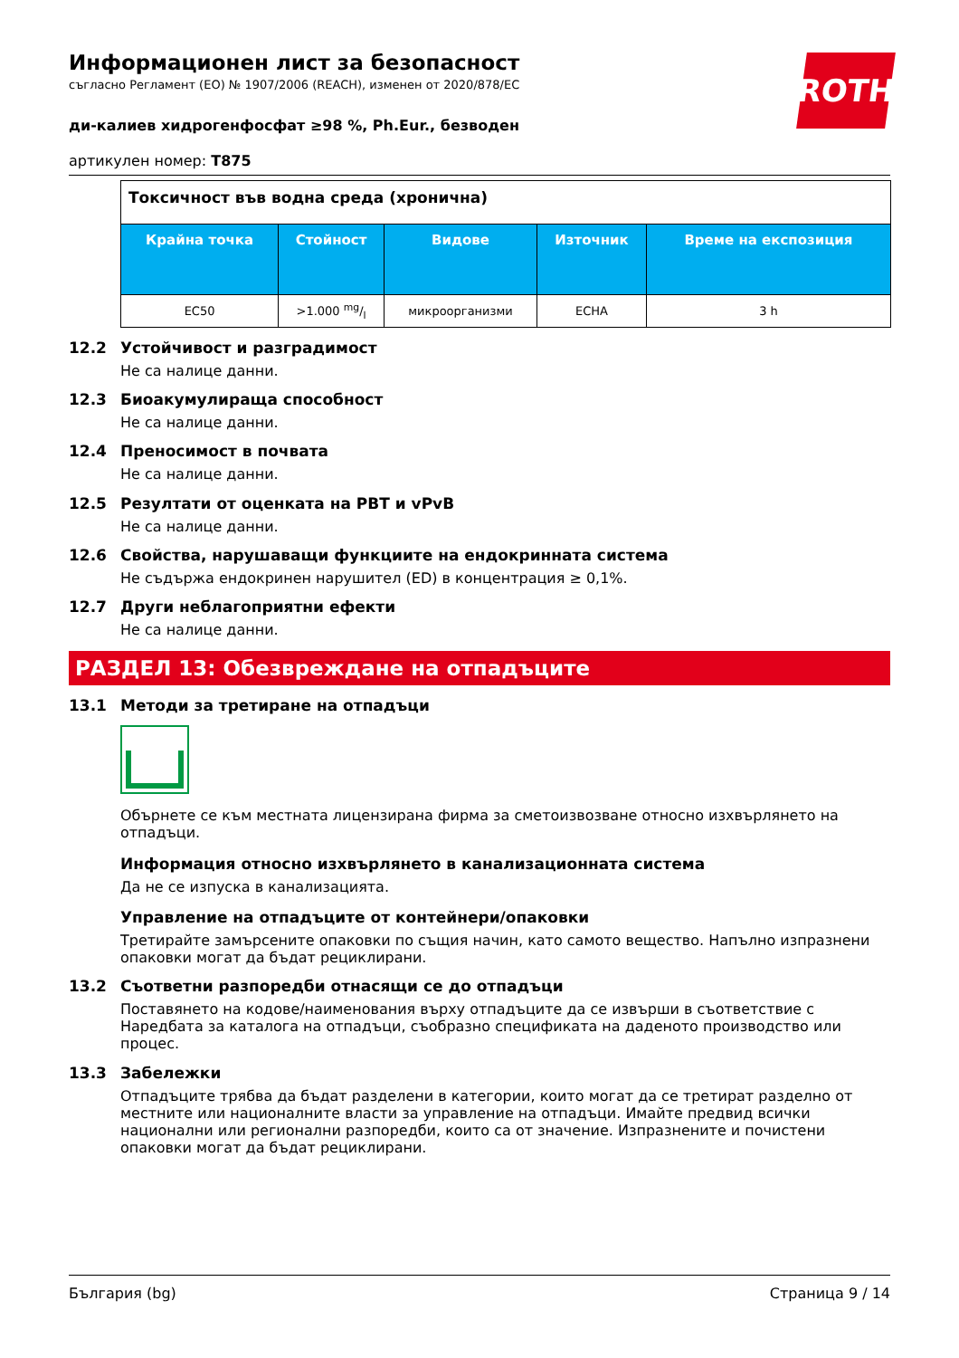ROTH
Информационен лист за безопасност
съгласно Регламент (ЕО) № 1907/2006 (REACH), изменен от 2020/878/ЕС
ди-калиев хидрогенфосфат ≥98 %, Ph.Eur., безводен
артикулен номер: T875
| Токсичност във водна среда (хронична) | | | | |
| --- | --- | --- | --- | --- |
| Крайна точка | Стойност | Видове | Източник | Време на експозиция |
| EC50 | >1.000 mg/l | микроорганизми | ECHA | 3 h |
12.2 Устойчивост и разградимост
Не са налице данни.
12.3 Биоакумулираща способност
Не са налице данни.
12.4 Преносимост в почвата
Не са налице данни.
12.5 Резултати от оценката на PBT и vPvB
Не са налице данни.
12.6 Свойства, нарушаващи функциите на ендокринната система
Не съдържа ендокринен нарушител (ED) в концентрация ≥ 0,1%.
12.7 Други неблагоприятни ефекти
Не са налице данни.
РАЗДЕЛ 13: Обезвреждане на отпадъците
13.1 Методи за третиране на отпадъци
Обърнете се към местната лицензирана фирма за сметоизвозване относно изхвърлянето на отпадъци.
Информация относно изхвърлянето в канализационната система
Да не се изпуска в канализацията.
Управление на отпадъците от контейнери/опаковки
Третирайте замърсените опаковки по същия начин, като самото вещество. Напълно изпразнени опаковки могат да бъдат рециклирани.
13.2 Съответни разпоредби отнасящи се до отпадъци
Поставянето на кодове/наименования върху отпадъците да се извърши в съответствие с Наредбата за каталога на отпадъци, съобразно спецификата на даденото производство или процес.
13.3 Забележки
Отпадъците трябва да бъдат разделени в категории, които могат да се третират разделно от местните или националните власти за управление на отпадъци. Имайте предвид всички национални или регионални разпоредби, които са от значение. Изпразнените и почистени опаковки могат да бъдат рециклирани.
България (bg) Страница 9 / 14